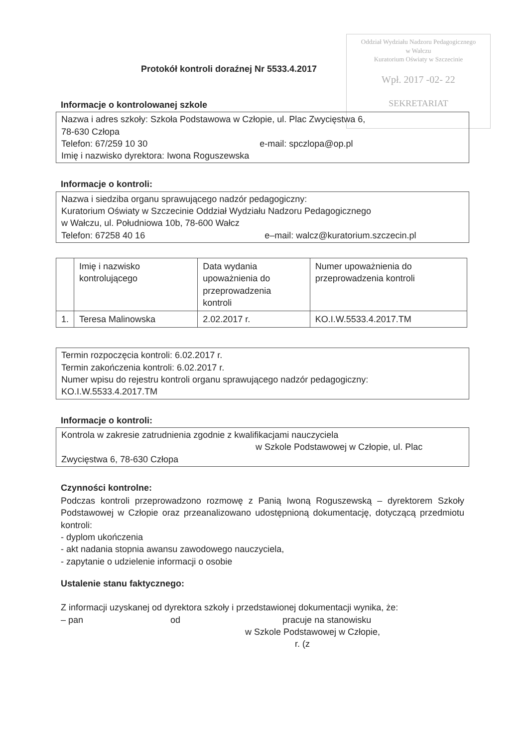Oddział Wydziału Nadzoru Pedagogicznego
w Wałczu
Kuratorium Oświaty w Szczecinie
Wpł. 2017 -02- 22
SEKRETARIAT
Protokół kontroli doraźnej Nr 5533.4.2017
Informacje o kontrolowanej szkole
Nazwa i adres szkoły: Szkoła Podstawowa w Człopie, ul. Plac Zwycięstwa 6,
78-630 Człopa
Telefon: 67/259 10 30 e-mail: spczlopa@op.pl
Imię i nazwisko dyrektora: Iwona Roguszewska
Informacje o kontroli:
Nazwa i siedziba organu sprawującego nadzór pedagogiczny:
Kuratorium Oświaty w Szczecinie Oddział Wydziału Nadzoru Pedagogicznego
w Wałczu, ul. Południowa 10b, 78-600 Wałcz
Telefon: 67258 40 16 e–mail: walcz@kuratorium.szczecin.pl
| | Imię i nazwisko kontrolującego | Data wydania upoważnienia do przeprowadzenia kontroli | Numer upoważnienia do przeprowadzenia kontroli |
| 1. | Teresa Malinowska | 2.02.2017 r. | KO.I.W.5533.4.2017.TM |
Termin rozpoczęcia kontroli: 6.02.2017 r.
Termin zakończenia kontroli: 6.02.2017 r.
Numer wpisu do rejestru kontroli organu sprawującego nadzór pedagogiczny:
KO.I.W.5533.4.2017.TM
Informacje o kontroli:
Kontrola w zakresie zatrudnienia zgodnie z kwalifikacjami nauczyciela
w Szkole Podstawowej w Człopie, ul. Plac
Zwycięstwa 6, 78-630 Człopa
Czynności kontrolne:
Podczas kontroli przeprowadzono rozmowę z Panią Iwoną Roguszewską – dyrektorem Szkoły Podstawowej w Człopie oraz przeanalizowano udostępnioną dokumentację, dotyczącą przedmiotu kontroli:
- dyplom ukończenia
- akt nadania stopnia awansu zawodowego nauczyciela,
- zapytanie o udzielenie informacji o osobie
Ustalenie stanu faktycznego:
Z informacji uzyskanej od dyrektora szkoły i przedstawionej dokumentacji wynika, że:
– pan od pracuje na stanowisku
w Szkole Podstawowej w Człopie,
r. (z